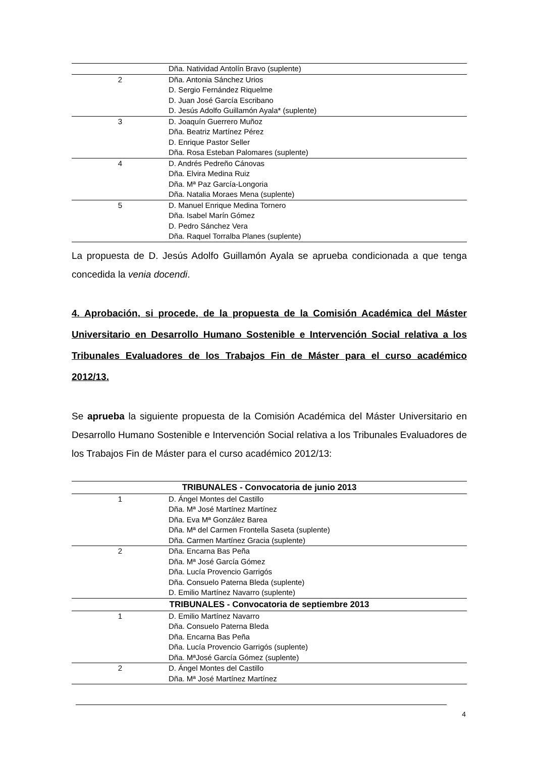| | Dña. Natividad Antolín Bravo (suplente) |
| 2 | Dña. Antonia Sánchez Urios D. Sergio Fernández Riquelme D. Juan José García Escribano D. Jesús Adolfo Guillamón Ayala* (suplente) |
| 3 | D. Joaquín Guerrero Muñoz Dña. Beatriz Martínez Pérez D. Enrique Pastor Seller Dña. Rosa Esteban Palomares (suplente) |
| 4 | D. Andrés Pedreño Cánovas Dña. Elvira Medina Ruiz Dña. Mª Paz García-Longoria Dña. Natalia Moraes Mena (suplente) |
| 5 | D. Manuel Enrique Medina Tornero Dña. Isabel Marín Gómez D. Pedro Sánchez Vera Dña. Raquel Torralba Planes (suplente) |
La propuesta de D. Jesús Adolfo Guillamón Ayala se aprueba condicionada a que tenga concedida la venia docendi.
4. Aprobación, si procede, de la propuesta de la Comisión Académica del Máster Universitario en Desarrollo Humano Sostenible e Intervención Social relativa a los Tribunales Evaluadores de los Trabajos Fin de Máster para el curso académico 2012/13.
Se aprueba la siguiente propuesta de la Comisión Académica del Máster Universitario en Desarrollo Humano Sostenible e Intervención Social relativa a los Tribunales Evaluadores de los Trabajos Fin de Máster para el curso académico 2012/13:
| TRIBUNALES - Convocatoria de junio 2013 | |
| --- | --- |
| 1 | D. Ángel Montes del Castillo Dña. Mª José Martínez Martínez Dña. Eva Mª González Barea Dña. Mª del Carmen Frontella Saseta (suplente) Dña. Carmen Martínez Gracia (suplente) |
| 2 | Dña. Encarna Bas Peña Dña. Mª José García Gómez Dña. Lucía Provencio Garrigós Dña. Consuelo Paterna Bleda (suplente) D. Emilio Martínez Navarro (suplente) |
| TRIBUNALES - Convocatoria de septiembre 2013 | |
| 1 | D. Emilio Martínez Navarro Dña. Consuelo Paterna Bleda Dña. Encarna Bas Peña Dña. Lucía Provencio Garrigós (suplente) Dña. MªJosé García Gómez (suplente) |
| 2 | D. Ángel Montes del Castillo Dña. Mª José Martínez Martínez |
4